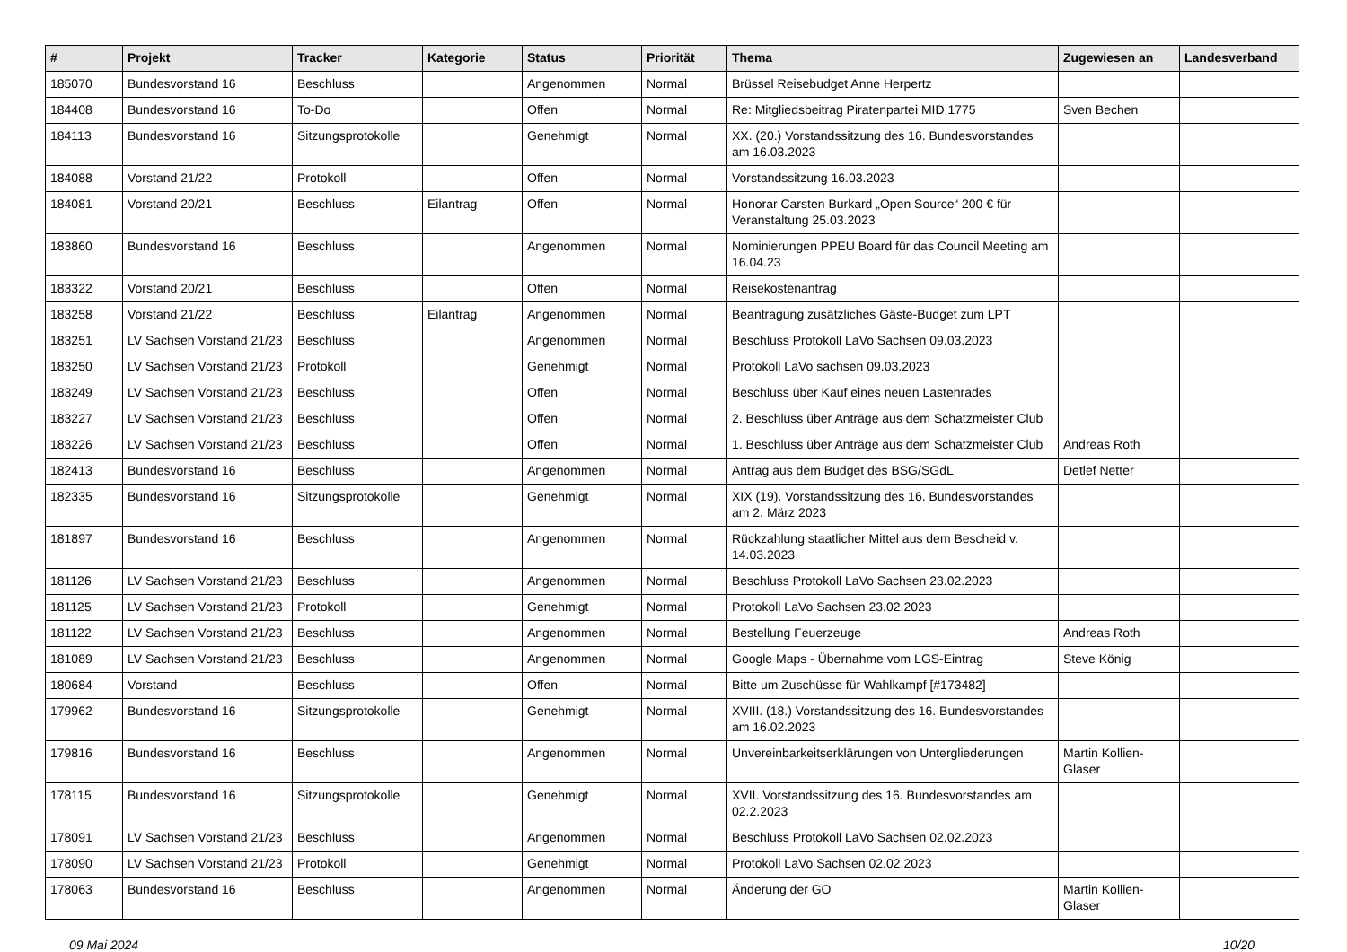| # | Projekt | Tracker | Kategorie | Status | Priorität | Thema | Zugewiesen an | Landesverband |
| --- | --- | --- | --- | --- | --- | --- | --- | --- |
| 185070 | Bundesvorstand 16 | Beschluss | | Angenommen | Normal | Brüssel Reisebudget Anne Herpertz | | |
| 184408 | Bundesvorstand 16 | To-Do | | Offen | Normal | Re: Mitgliedsbeitrag Piratenpartei MID 1775 | Sven Bechen | |
| 184113 | Bundesvorstand 16 | Sitzungsprotokolle | | Genehmigt | Normal | XX. (20.) Vorstandssitzung des 16. Bundesvorstandes am 16.03.2023 | | |
| 184088 | Vorstand 21/22 | Protokoll | | Offen | Normal | Vorstandssitzung 16.03.2023 | | |
| 184081 | Vorstand 20/21 | Beschluss | Eilantrag | Offen | Normal | Honorar Carsten Burkard „Open Source“ 200 € für Veranstaltung 25.03.2023 | | |
| 183860 | Bundesvorstand 16 | Beschluss | | Angenommen | Normal | Nominierungen PPEU Board für das Council Meeting am 16.04.23 | | |
| 183322 | Vorstand 20/21 | Beschluss | | Offen | Normal | Reisekostenantrag | | |
| 183258 | Vorstand 21/22 | Beschluss | Eilantrag | Angenommen | Normal | Beantragung zusätzliches Gäste-Budget zum LPT | | |
| 183251 | LV Sachsen Vorstand 21/23 | Beschluss | | Angenommen | Normal | Beschluss Protokoll LaVo Sachsen 09.03.2023 | | |
| 183250 | LV Sachsen Vorstand 21/23 | Protokoll | | Genehmigt | Normal | Protokoll LaVo sachsen 09.03.2023 | | |
| 183249 | LV Sachsen Vorstand 21/23 | Beschluss | | Offen | Normal | Beschluss über Kauf eines neuen Lastenrades | | |
| 183227 | LV Sachsen Vorstand 21/23 | Beschluss | | Offen | Normal | 2. Beschluss über Anträge aus dem Schatzmeister Club | | |
| 183226 | LV Sachsen Vorstand 21/23 | Beschluss | | Offen | Normal | 1. Beschluss über Anträge aus dem Schatzmeister Club | Andreas Roth | |
| 182413 | Bundesvorstand 16 | Beschluss | | Angenommen | Normal | Antrag aus dem Budget des BSG/SGdL | Detlef Netter | |
| 182335 | Bundesvorstand 16 | Sitzungsprotokolle | | Genehmigt | Normal | XIX (19). Vorstandssitzung des 16. Bundesvorstandes am 2. März 2023 | | |
| 181897 | Bundesvorstand 16 | Beschluss | | Angenommen | Normal | Rückzahlung staatlicher Mittel aus dem Bescheid v. 14.03.2023 | | |
| 181126 | LV Sachsen Vorstand 21/23 | Beschluss | | Angenommen | Normal | Beschluss Protokoll LaVo Sachsen 23.02.2023 | | |
| 181125 | LV Sachsen Vorstand 21/23 | Protokoll | | Genehmigt | Normal | Protokoll LaVo Sachsen 23.02.2023 | | |
| 181122 | LV Sachsen Vorstand 21/23 | Beschluss | | Angenommen | Normal | Bestellung Feuerzeuge | Andreas Roth | |
| 181089 | LV Sachsen Vorstand 21/23 | Beschluss | | Angenommen | Normal | Google Maps - Übernahme vom LGS-Eintrag | Steve König | |
| 180684 | Vorstand | Beschluss | | Offen | Normal | Bitte um Zuschüsse für Wahlkampf [#173482] | | |
| 179962 | Bundesvorstand 16 | Sitzungsprotokolle | | Genehmigt | Normal | XVIII. (18.) Vorstandssitzung des 16. Bundesvorstandes am 16.02.2023 | | |
| 179816 | Bundesvorstand 16 | Beschluss | | Angenommen | Normal | Unvereinbarkeitserklärungen von Untergliederungen | Martin Kollien-Glaser | |
| 178115 | Bundesvorstand 16 | Sitzungsprotokolle | | Genehmigt | Normal | XVII. Vorstandssitzung des 16. Bundesvorstandes am 02.2.2023 | | |
| 178091 | LV Sachsen Vorstand 21/23 | Beschluss | | Angenommen | Normal | Beschluss Protokoll LaVo Sachsen 02.02.2023 | | |
| 178090 | LV Sachsen Vorstand 21/23 | Protokoll | | Genehmigt | Normal | Protokoll LaVo Sachsen 02.02.2023 | | |
| 178063 | Bundesvorstand 16 | Beschluss | | Angenommen | Normal | Änderung der GO | Martin Kollien-Glaser | |
09 Mai 2024 10/20